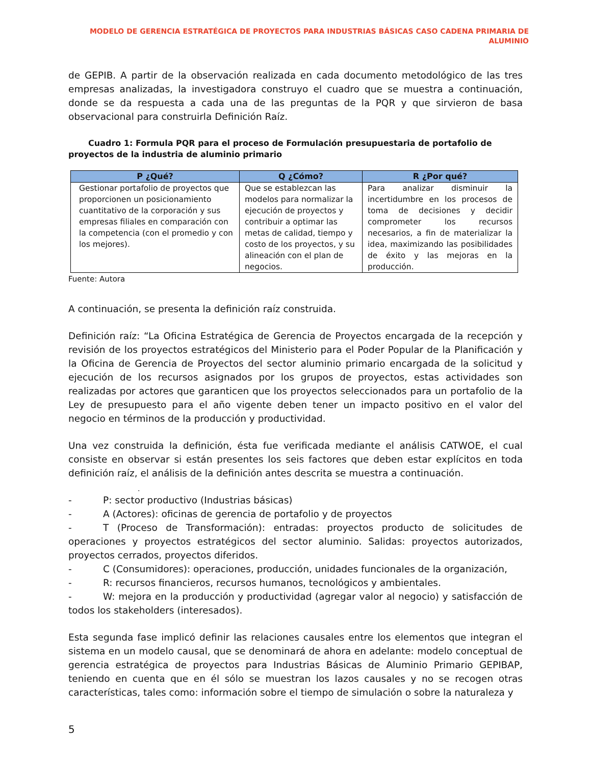MODELO DE GERENCIA ESTRATÉGICA DE PROYECTOS PARA INDUSTRIAS BÁSICAS CASO CADENA PRIMARIA DE ALUMINIO
de GEPIB. A partir de la observación realizada en cada documento metodológico de las tres empresas analizadas, la investigadora construyo el cuadro que se muestra a continuación, donde se da respuesta a cada una de las preguntas de la PQR y que sirvieron de basa observacional para construirla Definición Raíz.
Cuadro 1: Formula PQR para el proceso de Formulación presupuestaria de portafolio de proyectos de la industria de aluminio primario
| P ¿Qué? | Q ¿Cómo? | R ¿Por qué? |
| --- | --- | --- |
| Gestionar portafolio de proyectos que proporcionen un posicionamiento cuantitativo de la corporación y sus empresas filiales en comparación con la competencia (con el promedio y con los mejores). | Que se establezcan las modelos para normalizar la ejecución de proyectos y contribuir a optimar las metas de calidad, tiempo y costo de los proyectos, y su alineación con el plan de negocios. | Para analizar disminuir la incertidumbre en los procesos de toma de decisiones y decidir comprometer los recursos necesarios, a fin de materializar la idea, maximizando las posibilidades de éxito y las mejoras en la producción. |
Fuente: Autora
A continuación, se presenta la definición raíz construida.
Definición raíz: “La Oficina Estratégica de Gerencia de Proyectos encargada de la recepción y revisión de los proyectos estratégicos del Ministerio para el Poder Popular de la Planificación y la Oficina de Gerencia de Proyectos del sector aluminio primario encargada de la solicitud y ejecución de los recursos asignados por los grupos de proyectos, estas actividades son realizadas por actores que garanticen que los proyectos seleccionados para un portafolio de la Ley de presupuesto para el año vigente deben tener un impacto positivo en el valor del negocio en términos de la producción y productividad.
Una vez construida la definición, ésta fue verificada mediante el análisis CATWOE, el cual consiste en observar si están presentes los seis factores que deben estar explícitos en toda definición raíz, el análisis de la definición antes descrita se muestra a continuación.
.
- P: sector productivo (Industrias básicas)
- A (Actores): oficinas de gerencia de portafolio y de proyectos
- T (Proceso de Transformación): entradas: proyectos producto de solicitudes de operaciones y proyectos estratégicos del sector aluminio. Salidas: proyectos autorizados, proyectos cerrados, proyectos diferidos.
- C (Consumidores): operaciones, producción, unidades funcionales de la organización,
- R: recursos financieros, recursos humanos, tecnológicos y ambientales.
- W: mejora en la producción y productividad (agregar valor al negocio) y satisfacción de todos los stakeholders (interesados).
Esta segunda fase implicó definir las relaciones causales entre los elementos que integran el sistema en un modelo causal, que se denominará de ahora en adelante: modelo conceptual de gerencia estratégica de proyectos para Industrias Básicas de Aluminio Primario GEPIBAP, teniendo en cuenta que en él sólo se muestran los lazos causales y no se recogen otras características, tales como: información sobre el tiempo de simulación o sobre la naturaleza y
5